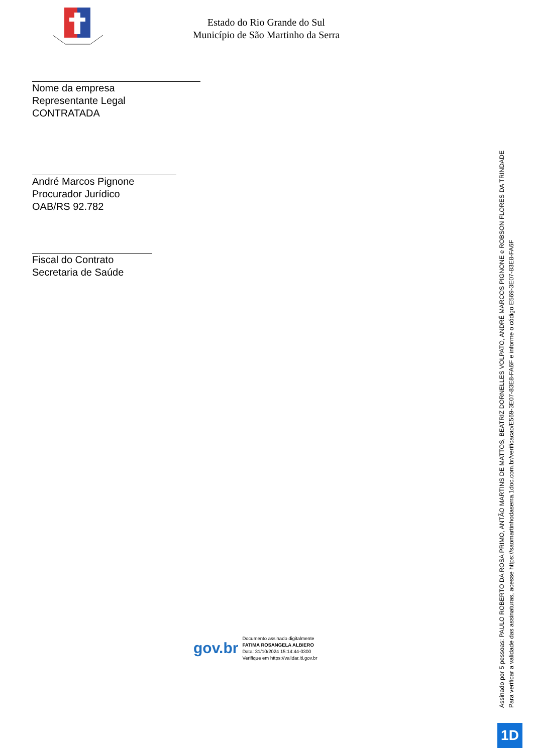Estado do Rio Grande do Sul
Município de São Martinho da Serra
Nome da empresa
Representante Legal
CONTRATADA
André Marcos Pignone
Procurador Jurídico
OAB/RS 92.782
Fiscal do Contrato
Secretaria de Saúde
gov.br
Documento assinado digitalmente
FATIMA ROSANGELA ALBIERO
Data: 31/10/2024 15:14:44-0300
Verifique em https://validar.iti.gov.br
Assinado por 5 pessoas: PAULO ROBERTO DA ROSA PRIMO, ANTÃO MARTINS DE MATTOS, BEATRIZ DORNELLES VOLPATO, ANDRÉ MARCOS PIGNONE e ROBSON FLORES DA TRINDADE
Para verificar a validade das assinaturas, acesse https://saomartinhodaserra.1doc.com.br/verificacao/E569-3E07-83E8-FA6F e informe o código E569-3E07-83E8-FA6F
1D